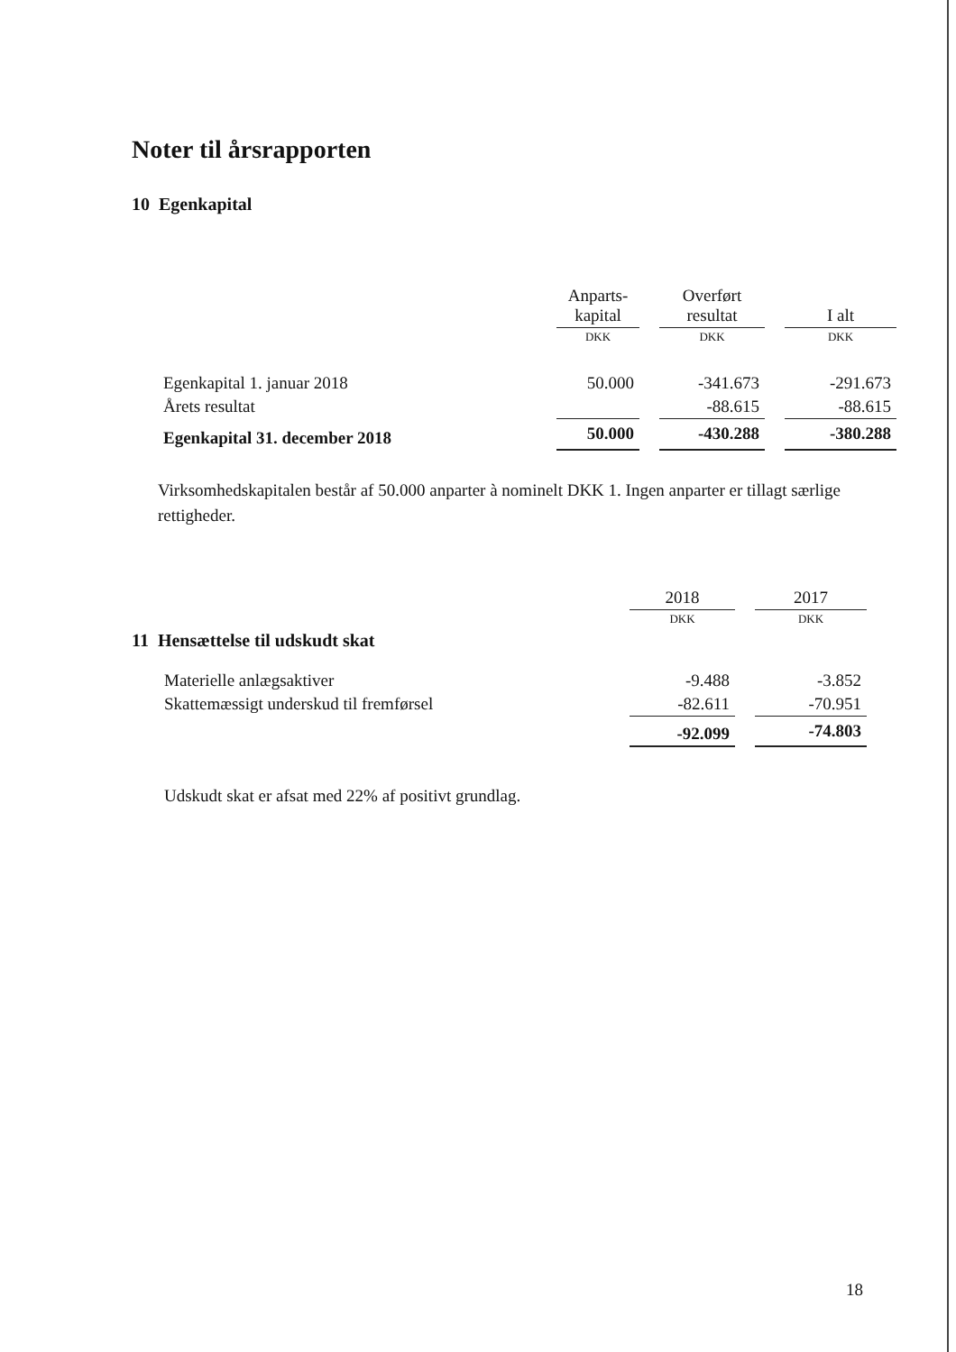Noter til årsrapporten
10 Egenkapital
| | Anparts- kapital | | Overført resultat | | I alt |
| | DKK | | DKK | | DKK |
| Egenkapital 1. januar 2018 | 50.000 | | -341.673 | | -291.673 |
| Årets resultat | | | -88.615 | | -88.615 |
| Egenkapital 31. december 2018 | 50.000 | | -430.288 | | -380.288 |
Virksomhedskapitalen består af 50.000 anparter à nominelt DKK 1. Ingen anparter er tillagt særlige rettigheder.
| | 2018 | | 2017 |
| | DKK | | DKK |
| 11 Hensættelse til udskudt skat | | | |
| Materielle anlægsaktiver | -9.488 | | -3.852 |
| Skattemæssigt underskud til fremførsel | -82.611 | | -70.951 |
| | -92.099 | | -74.803 |
Udskudt skat er afsat med 22% af positivt grundlag.
18